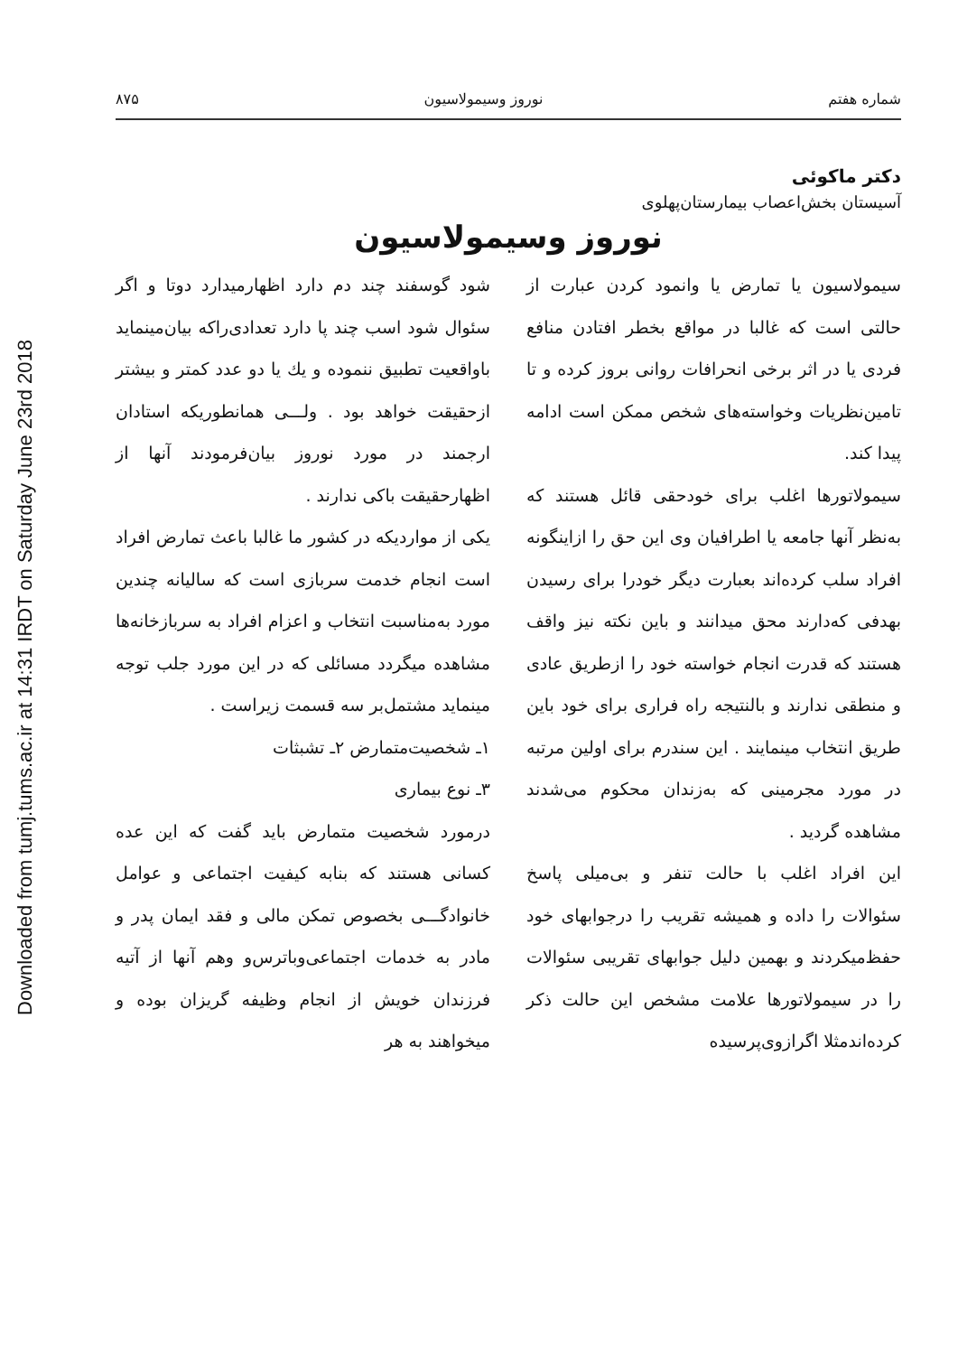Downloaded from tumj.tums.ac.ir at 14:31 IRDT on Saturday June 23rd 2018
شماره هفتم نوروز وسیمولاسیون ۸۷۵
دکتر ماکوئی
آسیستان بخش‌اعصاب بیمارستان‌پهلوی
نوروز وسیمولاسیون
سیمولاسیون یا تمارض یا وانمود کردن عبارت از حالتی است که غالبا در مواقع بخطر افتادن منافع فردی یا در اثر برخی انحرافات روانی بروز کرده و تا تامین‌نظریات وخواسته‌های شخص ممکن است ادامه پیدا کند.
سیمولاتورها اغلب برای خودحقی قائل هستند که به‌نظر آنها جامعه یا اطرافیان وی این حق را ازاینگونه افراد سلب کرده‌اند بعبارت دیگر خودرا برای رسیدن بهدفی که‌دارند محق میدانند و باین نکته نیز واقف هستند که قدرت انجام خواسته خود را ازطریق عادی و منطقی ندارند و بالنتیجه راه فراری برای خود باین طریق انتخاب مینمایند . این سندرم برای اولین مرتبه در مورد مجرمینی که به‌زندان محکوم می‌شدند مشاهده گردید .
این افراد اغلب با حالت تنفر و بی‌میلی پاسخ سئوالات را داده و همیشه تقریب را درجوابهای خود حفظ‌میکردند و بهمین دلیل جوابهای تقریبی سئوالات را در سیمولاتورها علامت مشخص این حالت ذکر کرده‌اندمثلا اگرازوی‌پرسیده
شود گوسفند چند دم دارد اظهارمیدارد دوتا و اگر سئوال شود اسب چند پا دارد تعدادی‌راکه بیان‌مینماید باواقعیت تطبیق ننموده و یك یا دو عدد کمتر و بیشتر ازحقیقت خواهد بود . ولـــی همانطوریکه استادان ارجمند در مورد نوروز بیان‌فرمودند آنها از اظهارحقیقت باکی ندارند .
یکی از مواردیکه در کشور ما غالبا باعث تمارض افراد است انجام خدمت سربازی است که سالیانه چندین مورد به‌مناسبت انتخاب و اعزام افراد به سربازخانه‌ها مشاهده میگردد مسائلی که در این مورد جلب توجه مینماید مشتمل‌بر سه قسمت زیراست .
۱ـ شخصیت‌متمارض ۲ـ تشبثات
۳ـ نوع بیماری
درمورد شخصیت متمارض باید گفت که این عده کسانی هستند که بنابه کیفیت اجتماعی و عوامل خانوادگـــی بخصوص تمکن مالی و فقد ایمان پدر و مادر به خدمات اجتماعی‌وباترس‌و وهم آنها از آتیه فرزندان خویش از انجام وظیفه گریزان بوده و میخواهند به هر